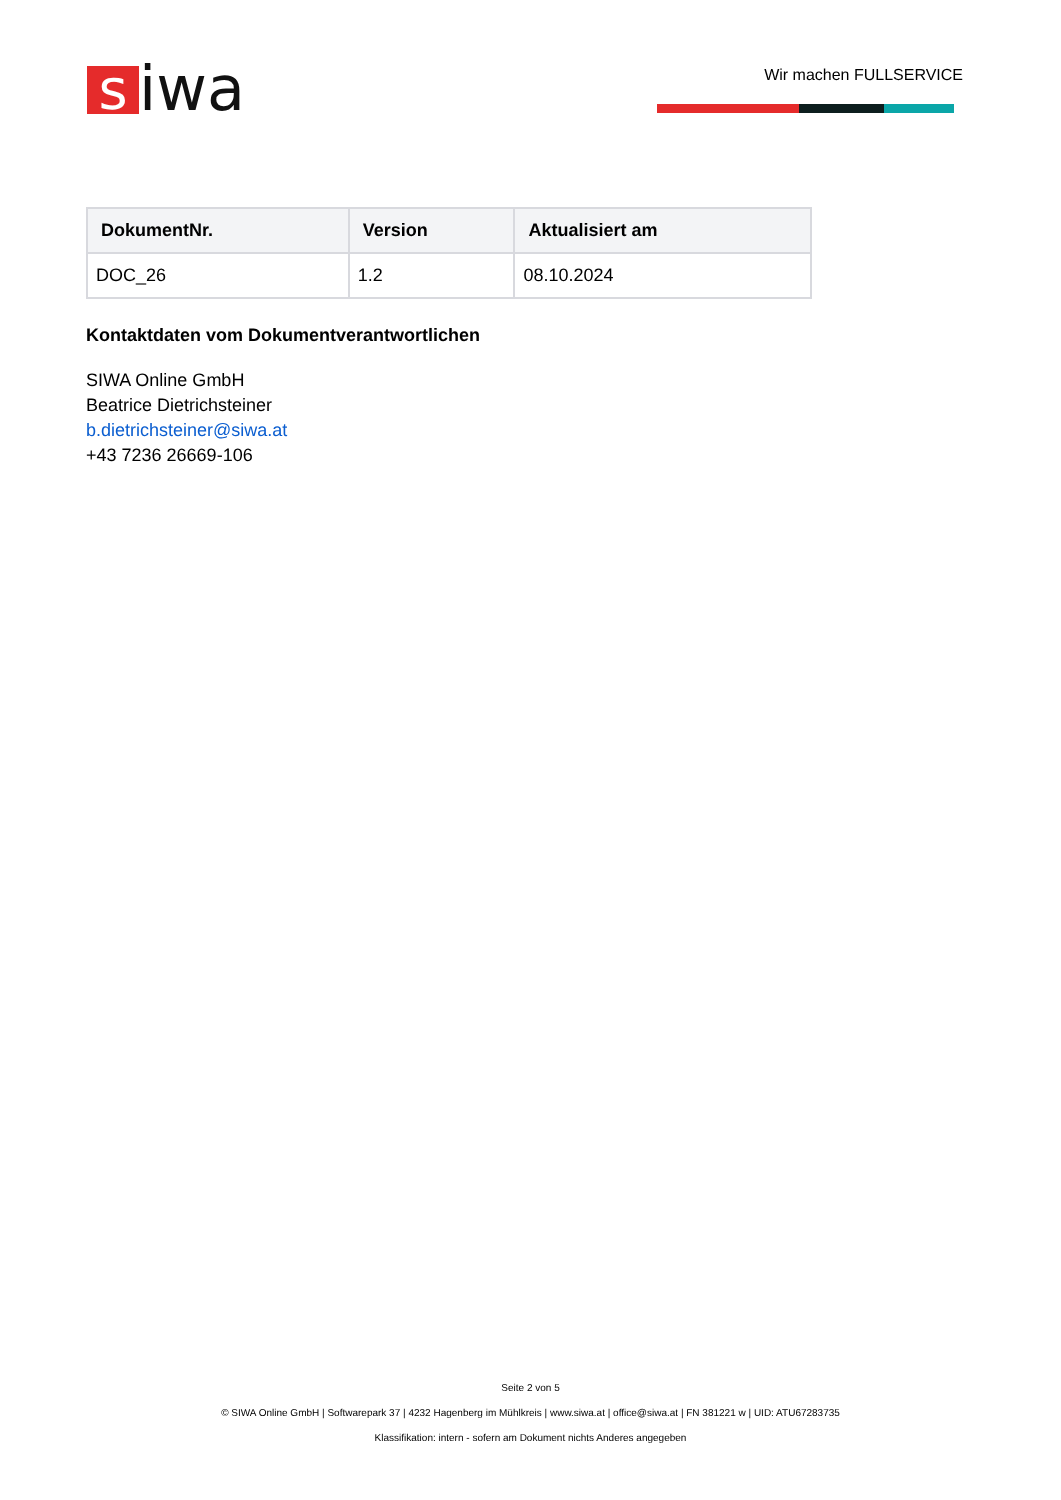siwa Wir machen FULLSERVICE
| DokumentNr. | Version | Aktualisiert am |
| --- | --- | --- |
| DOC_26 | 1.2 | 08.10.2024 |
Kontaktdaten vom Dokumentverantwortlichen
SIWA Online GmbH
Beatrice Dietrichsteiner
b.dietrichsteiner@siwa.at
+43 7236 26669-106
Seite 2 von 5
© SIWA Online GmbH | Softwarepark 37 | 4232 Hagenberg im Mühlkreis | www.siwa.at | office@siwa.at | FN 381221 w | UID: ATU67283735
Klassifikation: intern - sofern am Dokument nichts Anderes angegeben